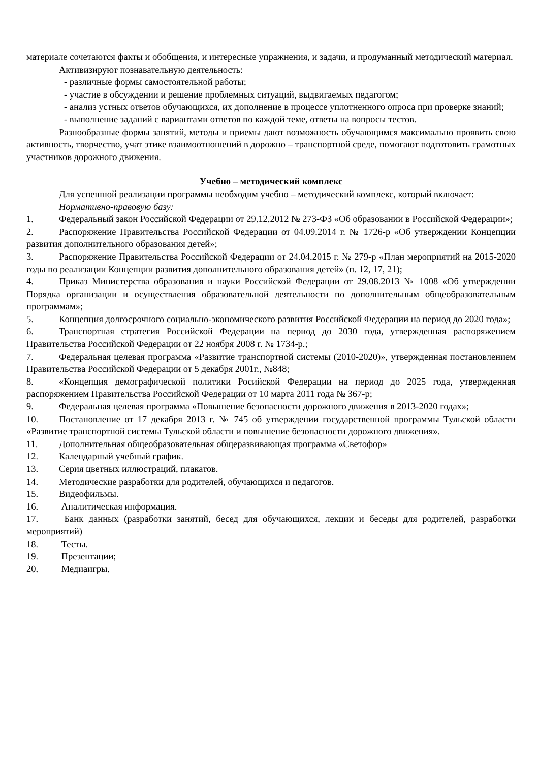материале сочетаются факты и обобщения, и интересные упражнения, и задачи, и продуманный методический материал.
Активизируют познавательную деятельность:
- различные формы самостоятельной работы;
- участие в обсуждении и решение проблемных ситуаций, выдвигаемых педагогом;
- анализ устных ответов обучающихся, их дополнение в процессе уплотненного опроса при проверке знаний;
- выполнение заданий с вариантами ответов по каждой теме, ответы на вопросы тестов.
Разнообразные формы занятий, методы и приемы дают возможность обучающимся максимально проявить свою активность, творчество, учат этике взаимоотношений в дорожно – транспортной среде, помогают подготовить грамотных участников дорожного движения.
Учебно – методический комплекс
Для успешной реализации программы необходим учебно – методический комплекс, который включает:
Нормативно-правовую базу:
1. Федеральный закон Российской Федерации от 29.12.2012 № 273-ФЗ «Об образовании в Российской Федерации»;
2. Распоряжение Правительства Российской Федерации от 04.09.2014 г. № 1726-р «Об утверждении Концепции развития дополнительного образования детей»;
3. Распоряжение Правительства Российской Федерации от 24.04.2015 г. № 279-р «План мероприятий на 2015-2020 годы по реализации Концепции развития дополнительного образования детей» (п. 12, 17, 21);
4. Приказ Министерства образования и науки Российской Федерации от 29.08.2013 № 1008 «Об утверждении Порядка организации и осуществления образовательной деятельности по дополнительным общеобразовательным программам»;
5. Концепция долгосрочного социально-экономического развития Российской Федерации на период до 2020 года»;
6. Транспортная стратегия Российской Федерации на период до 2030 года, утвержденная распоряжением Правительства Российской Федерации от 22 ноября 2008 г. № 1734-р.;
7. Федеральная целевая программа «Развитие транспортной системы (2010-2020)», утвержденная постановлением Правительства Российской Федерации от 5 декабря 2001г., №848;
8. «Концепция демографической политики Росийской Федерации на период до 2025 года, утвержденная распоряжением Правительства Российской Федерации от 10 марта 2011 года № 367-р;
9. Федеральная целевая программа «Повышение безопасности дорожного движения в 2013-2020 годах»;
10. Постановление от 17 декабря 2013 г. № 745 об утверждении государственной программы Тульской области «Развитие транспортной системы Тульской области и повышение безопасности дорожного движения».
11. Дополнительная общеобразовательная общеразвивающая программа «Светофор»
12. Календарный учебный график.
13. Серия цветных иллюстраций, плакатов.
14. Методические разработки для родителей, обучающихся и педагогов.
15. Видеофильмы.
16. Аналитическая информация.
17. Банк данных (разработки занятий, бесед для обучающихся, лекции и беседы для родителей, разработки мероприятий)
18. Тесты.
19. Презентации;
20. Медиаигры.